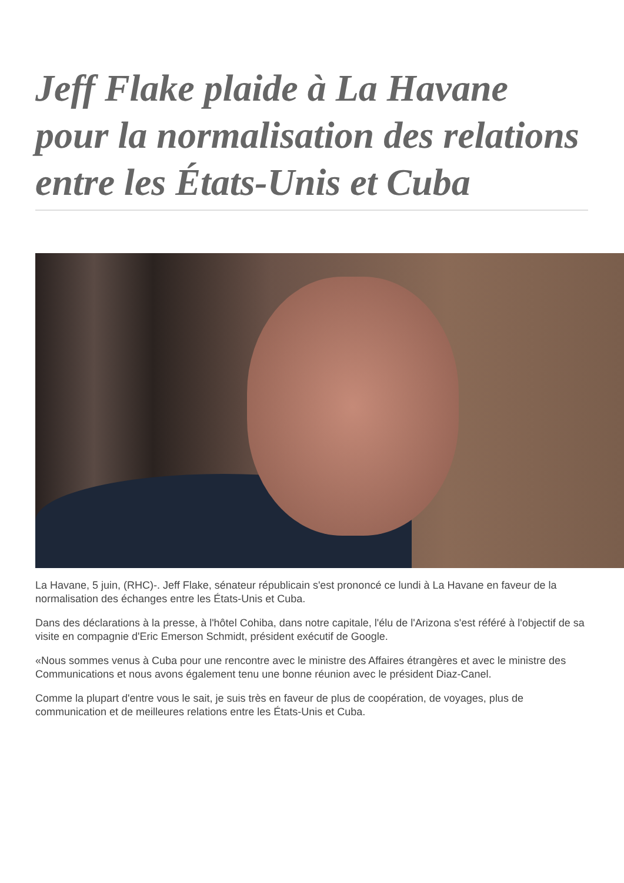Jeff Flake plaide à La Havane pour la normalisation des relations entre les États-Unis et Cuba
La Havane, 5 juin, (RHC)-. Jeff Flake, sénateur républicain s'est prononcé ce lundi à La Havane en faveur de la normalisation des échanges entre les États-Unis et Cuba.
Dans des déclarations à la presse, à l'hôtel Cohiba, dans notre capitale, l'élu de l'Arizona s'est référé à l'objectif de sa visite en compagnie d'Eric Emerson Schmidt, président exécutif de Google.
«Nous sommes venus à Cuba pour une rencontre avec le ministre des Affaires étrangères et avec le ministre des Communications et nous avons également tenu une bonne réunion avec le président Diaz-Canel.
Comme la plupart d'entre vous le sait, je suis très en faveur de plus de coopération, de voyages, plus de communication et de meilleures relations entre les États-Unis et Cuba.